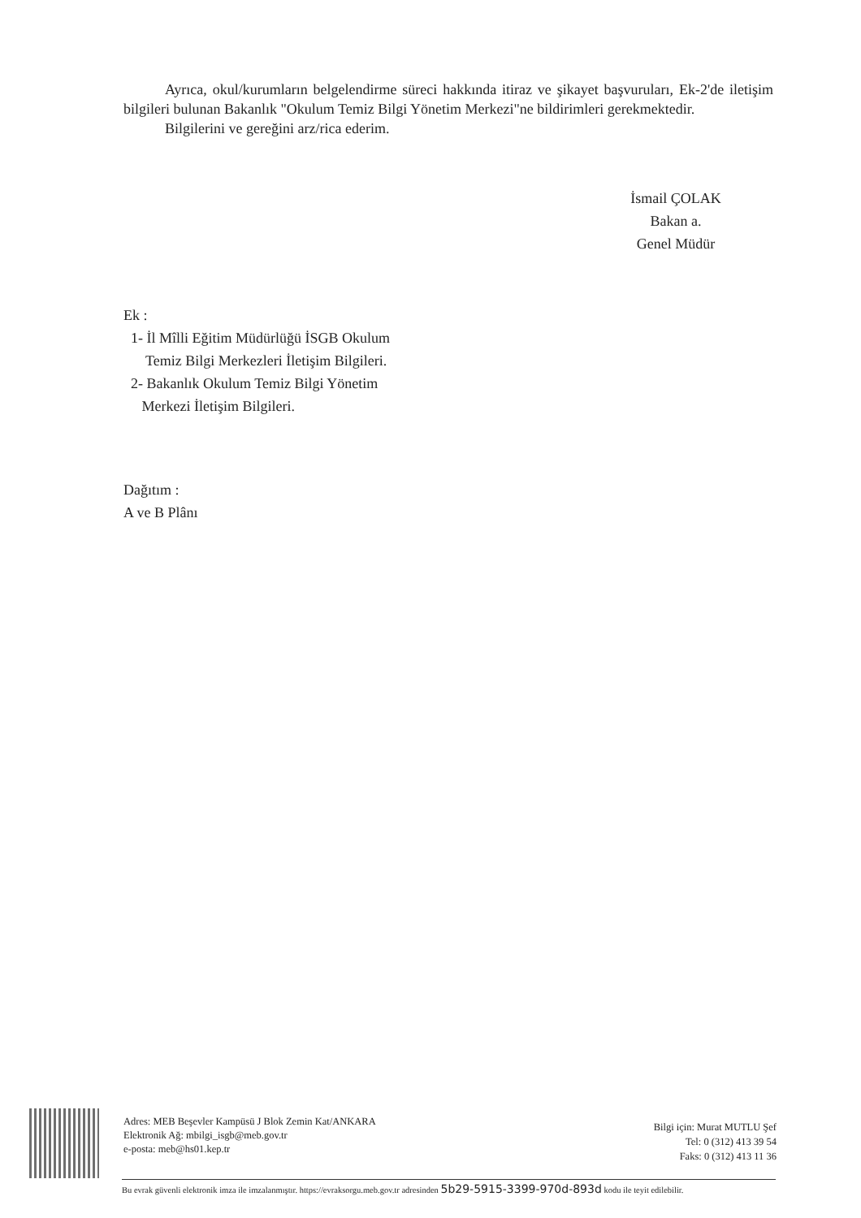Ayrıca, okul/kurumların belgelendirme süreci hakkında itiraz ve şikayet başvuruları, Ek-2'de iletişim bilgileri bulunan Bakanlık "Okulum Temiz Bilgi Yönetim Merkezi"ne bildirimleri gerekmektedir.
Bilgilerini ve gereğini arz/rica ederim.
İsmail ÇOLAK
Bakan a.
Genel Müdür
Ek :
1- İl Mîlli Eğitim Müdürlüğü İSGB Okulum
Temiz Bilgi Merkezleri İletişim Bilgileri.
2- Bakanlık Okulum Temiz Bilgi Yönetim
Merkezi İletişim Bilgileri.
Dağıtım :
A ve B Plânı
Adres: MEB Beşevler Kampüsü J Blok Zemin Kat/ANKARA
Elektronik Ağ: mbilgi_isgb@meb.gov.tr
e-posta: meb@hs01.kep.tr
Bilgi için: Murat MUTLU Şef
Tel: 0 (312) 413 39 54
Faks: 0 (312) 413 11 36
Bu evrak güvenli elektronik imza ile imzalanmıştır. https://evraksorgu.meb.gov.tr adresinden 5b29-5915-3399-970d-893d kodu ile teyit edilebilir.